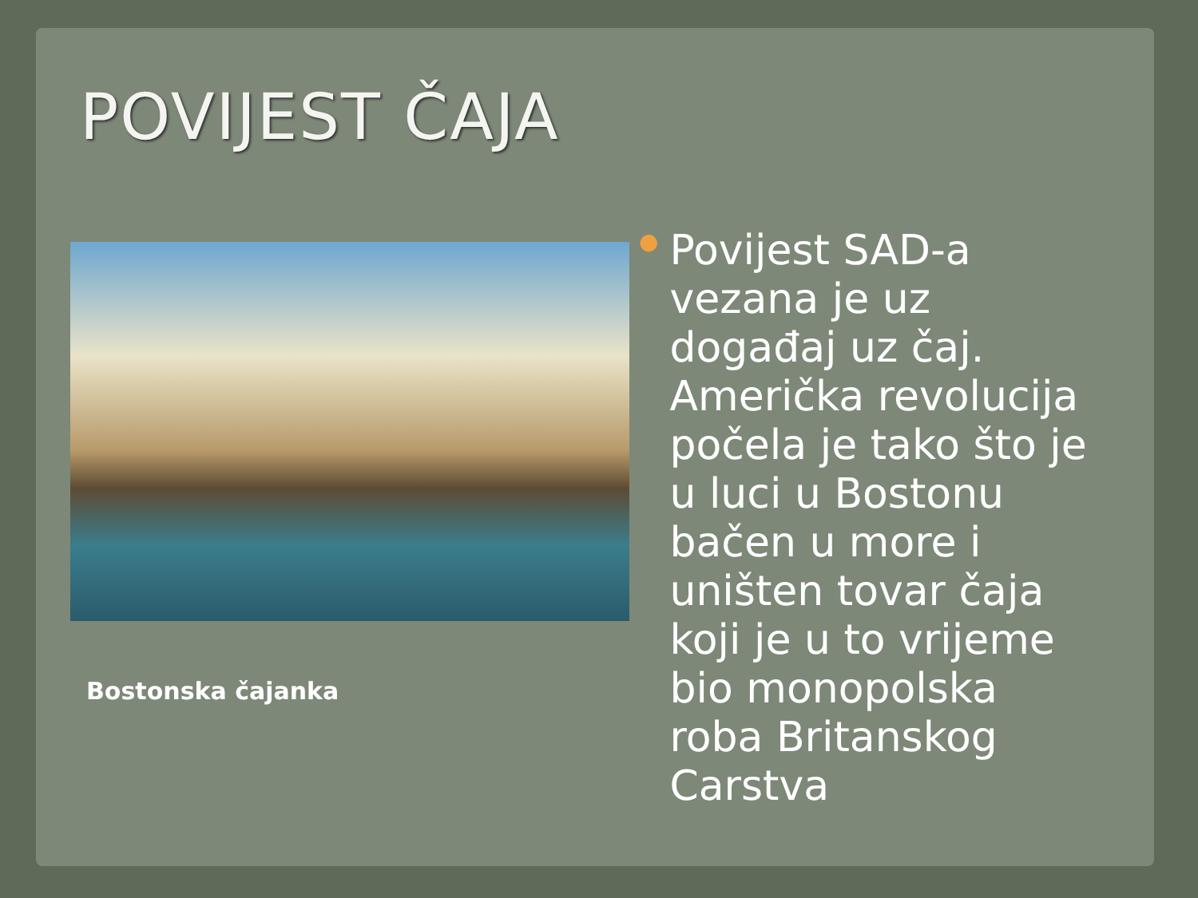POVIJEST ČAJA
Bostonska čajanka
●
Povijest SAD-a vezana je uz događaj uz čaj. Američka revolucija počela je tako što je u luci u Bostonu bačen u more i uništen tovar čaja koji je u to vrijeme bio monopolska roba Britanskog Carstva